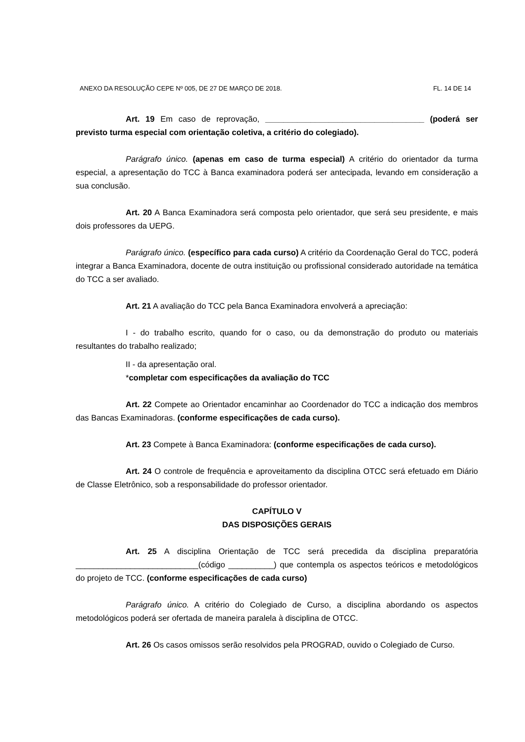ANEXO DA RESOLUÇÃO CEPE Nº 005, DE 27 DE MARÇO DE 2018. FL. 14 DE 14
Art. 19 Em caso de reprovação, ___________________________________ (poderá ser previsto turma especial com orientação coletiva, a critério do colegiado).
Parágrafo único. (apenas em caso de turma especial) A critério do orientador da turma especial, a apresentação do TCC à Banca examinadora poderá ser antecipada, levando em consideração a sua conclusão.
Art. 20 A Banca Examinadora será composta pelo orientador, que será seu presidente, e mais dois professores da UEPG.
Parágrafo único. (específico para cada curso) A critério da Coordenação Geral do TCC, poderá integrar a Banca Examinadora, docente de outra instituição ou profissional considerado autoridade na temática do TCC a ser avaliado.
Art. 21 A avaliação do TCC pela Banca Examinadora envolverá a apreciação:
I - do trabalho escrito, quando for o caso, ou da demonstração do produto ou materiais resultantes do trabalho realizado;
II - da apresentação oral.
*completar com especificações da avaliação do TCC
Art. 22 Compete ao Orientador encaminhar ao Coordenador do TCC a indicação dos membros das Bancas Examinadoras. (conforme especificações de cada curso).
Art. 23 Compete à Banca Examinadora: (conforme especificações de cada curso).
Art. 24 O controle de frequência e aproveitamento da disciplina OTCC será efetuado em Diário de Classe Eletrônico, sob a responsabilidade do professor orientador.
CAPÍTULO V
DAS DISPOSIÇÕES GERAIS
Art. 25 A disciplina Orientação de TCC será precedida da disciplina preparatória ___________________________(código __________) que contempla os aspectos teóricos e metodológicos do projeto de TCC. (conforme especificações de cada curso)
Parágrafo único. A critério do Colegiado de Curso, a disciplina abordando os aspectos metodológicos poderá ser ofertada de maneira paralela à disciplina de OTCC.
Art. 26 Os casos omissos serão resolvidos pela PROGRAD, ouvido o Colegiado de Curso.